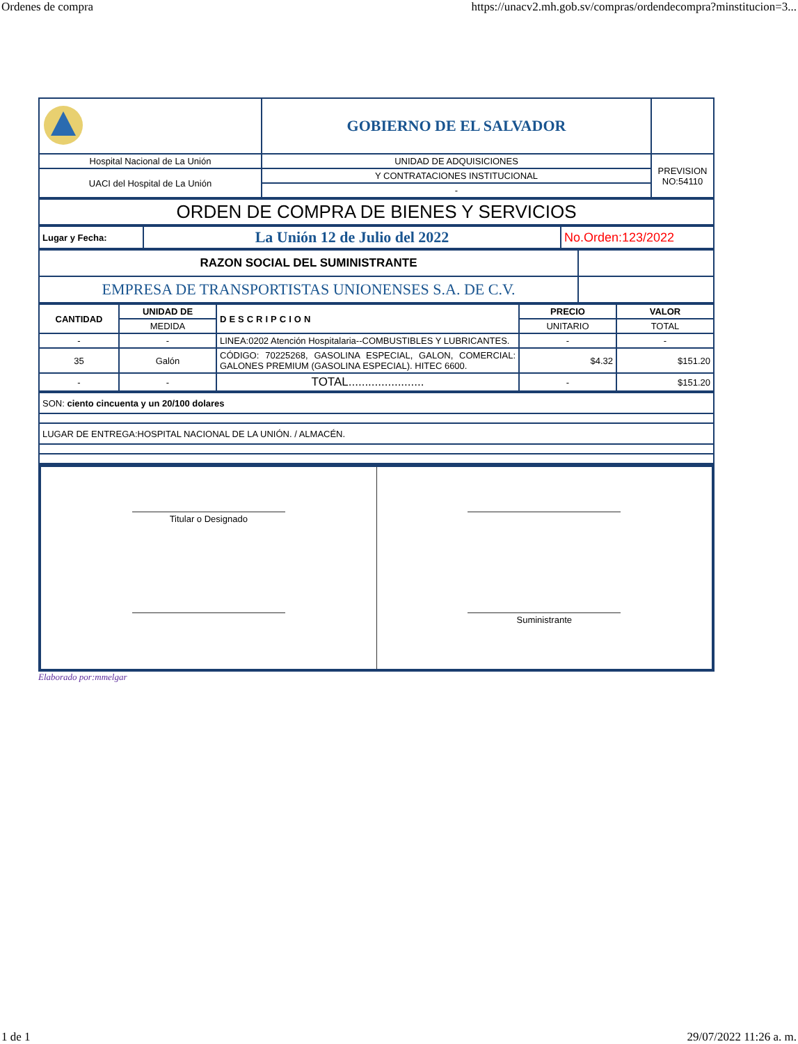Ordenes de compra https://unacv2.mh.gob.sv/compras/ordendecompra?minstitucion=3...
| | GOBIERNO DE EL SALVADOR | |
| Hospital Nacional de La Unión | UNIDAD DE ADQUISICIONES | PREVISION NO:54110 |
| UACI del Hospital de La Unión | Y CONTRATACIONES INSTITUCIONAL | |
| | - | |
| ORDEN DE COMPRA DE BIENES Y SERVICIOS |
| Lugar y Fecha: | La Unión 12 de Julio del 2022 | No.Orden:123/2022 |
| RAZON SOCIAL DEL SUMINISTRANTE | |
| EMPRESA DE TRANSPORTISTAS UNIONENSES S.A. DE C.V. | |
| CANTIDAD | UNIDAD DE | DESCRIPCION | PRECIO | VALOR |
| --- | --- | --- | --- | --- |
| | MEDIDA | | UNITARIO | TOTAL |
| - | - | LINEA:0202 Atención Hospitalaria--COMBUSTIBLES Y LUBRICANTES. | - | - |
| 35 | Galón | CÓDIGO: 70225268, GASOLINA ESPECIAL, GALON, COMERCIAL: GALONES PREMIUM (GASOLINA ESPECIAL). HITEC 6600. | $4.32 | $151.20 |
| - | - | TOTAL....................... | - | $151.20 |
| SON: ciento cincuenta y un 20/100 dolares |
| LUGAR DE ENTREGA:HOSPITAL NACIONAL DE LA UNIÓN. / ALMACÉN. |
Titular o Designado Suministrante
Elaborado por:mmelgar
1 de 1 29/07/2022 11:26 a. m.